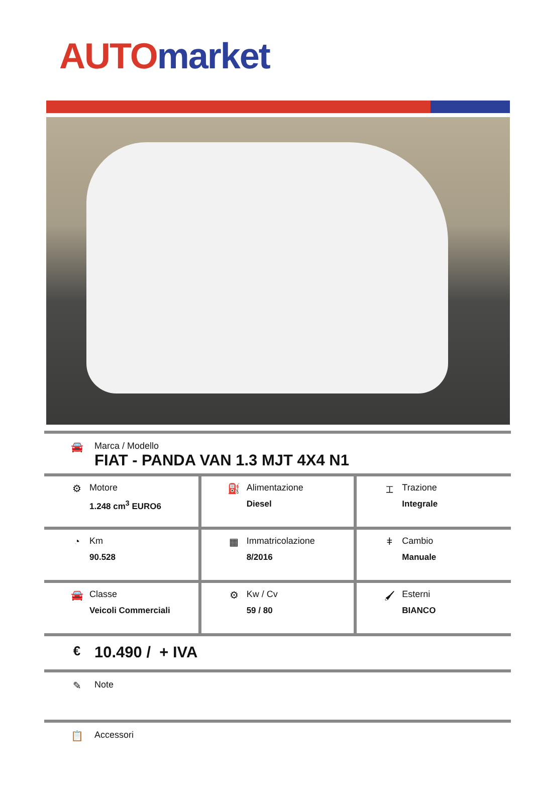AUTO market
🚘 Marca / Modello
FIAT - PANDA VAN 1.3 MJT 4X4 N1
| ⚙ Motore 1.248 cm<sup>3</sup> EURO6 | ⛽ Alimentazione Diesel | ⌶ Trazione Integrale |
| ◔ Km 90.528 | ▦ Immatricolazione 8/2016 | ǂ Cambio Manuale |
| 🚘 Classe Veicoli Commerciali | ⚙ Kw / Cv 59 / 80 | 🖌 Esterni BIANCO |
€
10.490 / + IVA
✎ Note
📋 Accessori